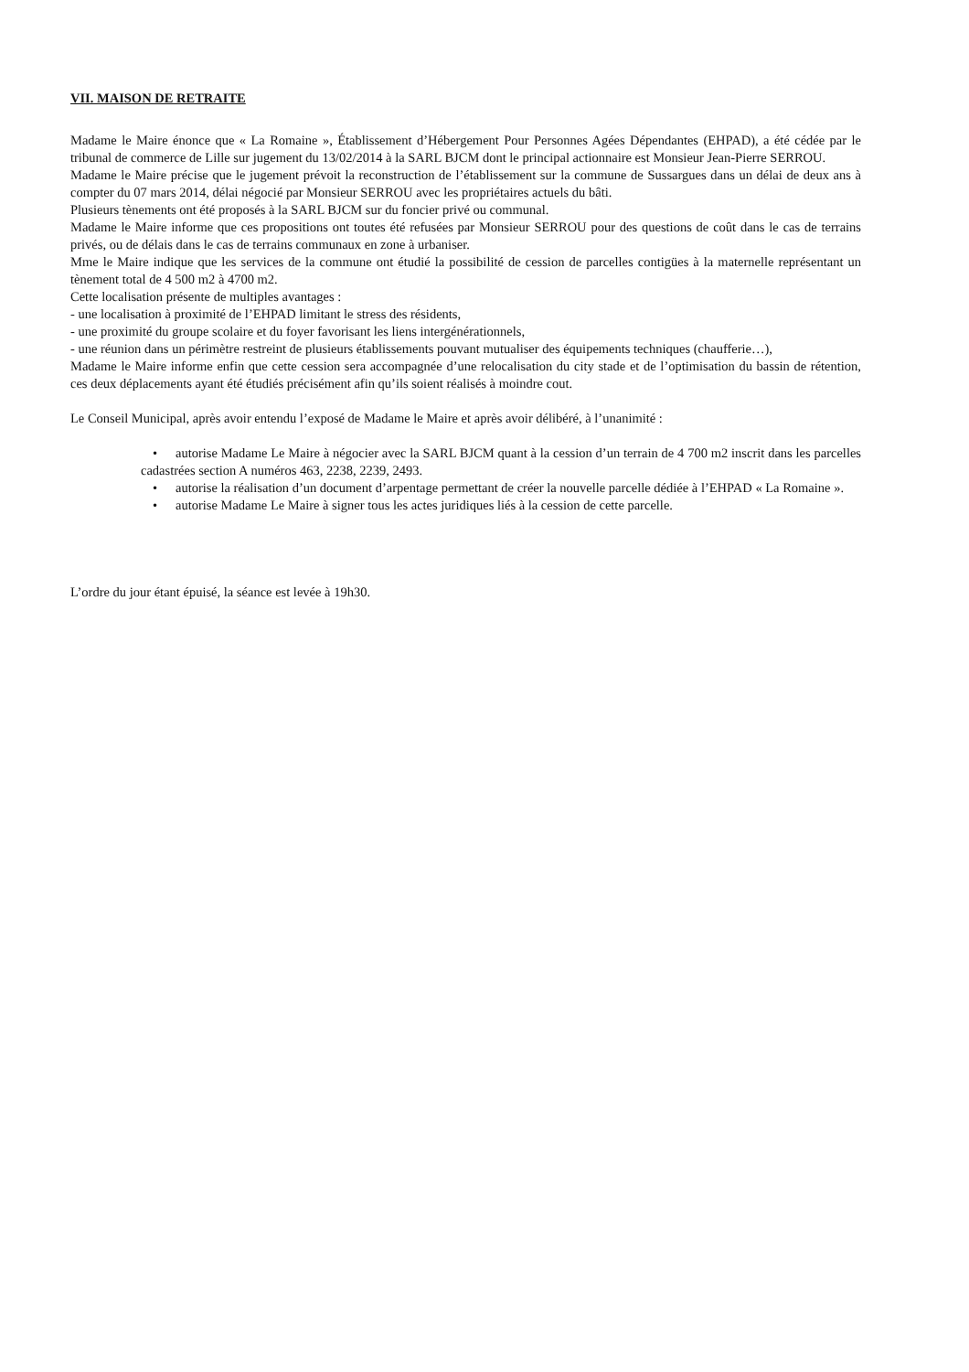VII. MAISON DE RETRAITE
Madame le Maire énonce que « La Romaine », Établissement d’Hébergement Pour Personnes Agées Dépendantes (EHPAD), a été cédée par le tribunal de commerce de Lille sur jugement du 13/02/2014 à la SARL BJCM dont le principal actionnaire est Monsieur Jean-Pierre SERROU.
Madame le Maire précise que le jugement prévoit la reconstruction de l’établissement sur la commune de Sussargues dans un délai de deux ans à compter du 07 mars 2014, délai négocié par Monsieur SERROU avec les propriétaires actuels du bâti.
Plusieurs tènements ont été proposés à la SARL BJCM sur du foncier privé ou communal.
Madame le Maire informe que ces propositions ont toutes été refusées par Monsieur SERROU pour des questions de coût dans le cas de terrains privés, ou de délais dans le cas de terrains communaux en zone à urbaniser.
Mme le Maire indique que les services de la commune ont étudié la possibilité de cession de parcelles contigües à la maternelle représentant un tènement total de 4 500 m2 à 4700 m2.
Cette localisation présente de multiples avantages :
- une localisation à proximité de l’EHPAD limitant le stress des résidents,
- une proximité du groupe scolaire et du foyer favorisant les liens intergénérationnels,
- une réunion dans un périmètre restreint de plusieurs établissements pouvant mutualiser des équipements techniques (chaufferie…),
Madame le Maire informe enfin que cette cession sera accompagnée d’une relocalisation du city stade et de l’optimisation du bassin de rétention, ces deux déplacements ayant été étudiés précisément afin qu’ils soient réalisés à moindre cout.
Le Conseil Municipal, après avoir entendu l’exposé de Madame le Maire et après avoir délibéré, à l’unanimité :
• autorise Madame Le Maire à négocier avec la SARL BJCM quant à la cession d’un terrain de 4 700 m2 inscrit dans les parcelles cadastrées section A numéros 463, 2238, 2239, 2493.
• autorise la réalisation d’un document d’arpentage permettant de créer la nouvelle parcelle dédiée à l’EHPAD « La Romaine ».
• autorise Madame Le Maire à signer tous les actes juridiques liés à la cession de cette parcelle.
L’ordre du jour étant épuisé, la séance est levée à 19h30.